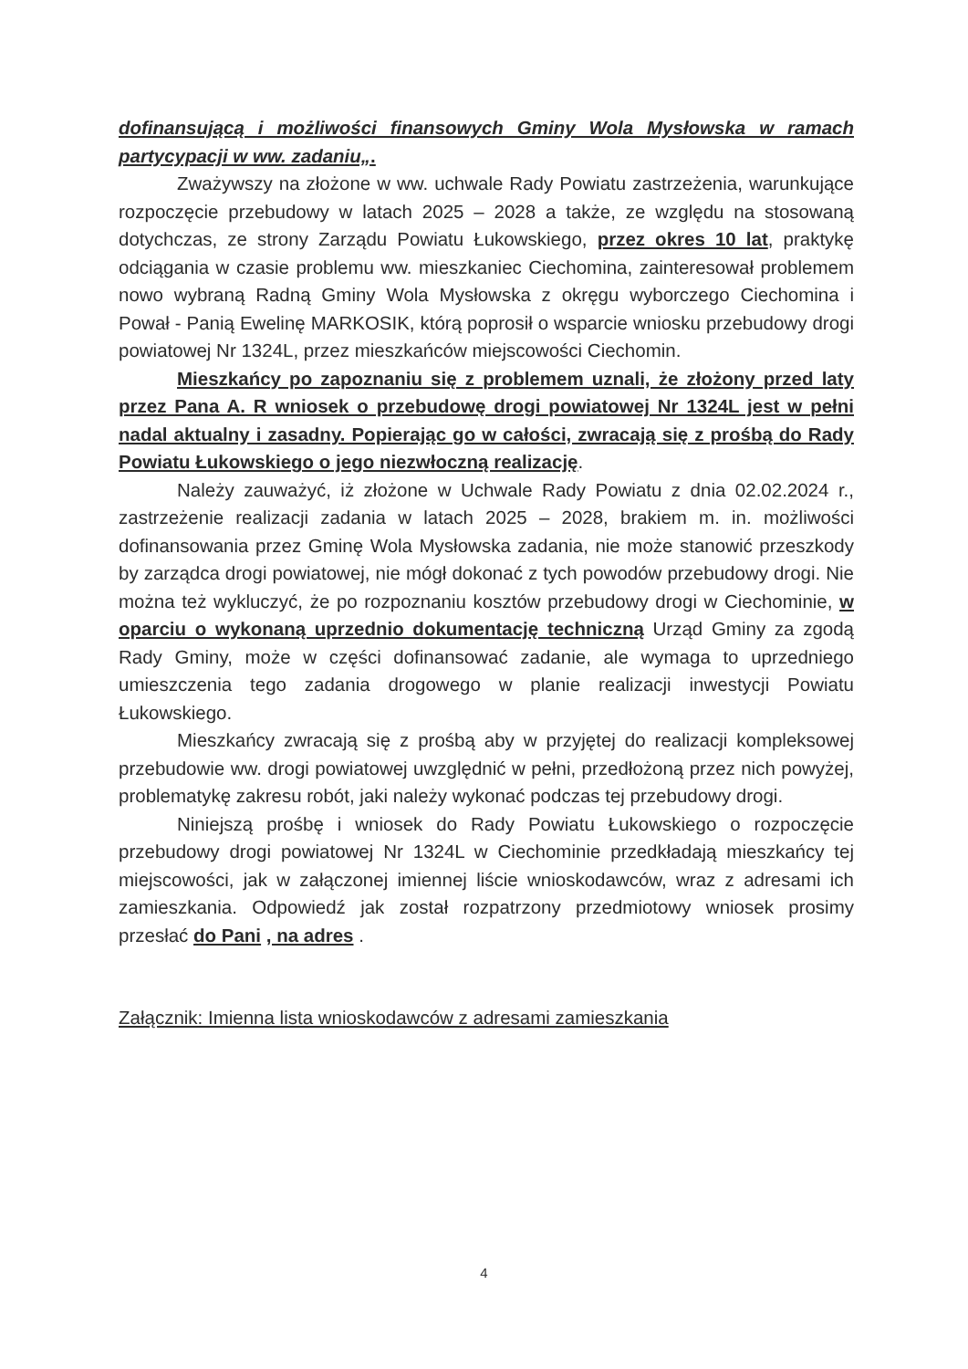dofinansującą i możliwości finansowych Gminy Wola Mysłowska w ramach partycypacji w ww. zadaniu„.
Zważywszy na złożone w ww. uchwale Rady Powiatu zastrzeżenia, warunkujące rozpoczęcie przebudowy w latach 2025 – 2028 a także, ze względu na stosowaną dotychczas, ze strony Zarządu Powiatu Łukowskiego, przez okres 10 lat, praktykę odciągania w czasie problemu ww. mieszkaniec Ciechomina, zainteresował problemem nowo wybraną Radną Gminy Wola Mysłowska z okręgu wyborczego Ciechomina i Pował - Panią Ewelinę MARKOSIK, którą poprosił o wsparcie wniosku przebudowy drogi powiatowej Nr 1324L, przez mieszkańców miejscowości Ciechomin.
Mieszkańcy po zapoznaniu się z problemem uznali, że złożony przed laty przez Pana A. R wniosek o przebudowę drogi powiatowej Nr 1324L jest w pełni nadal aktualny i zasadny. Popierając go w całości, zwracają się z prośbą do Rady Powiatu Łukowskiego o jego niezwłoczną realizację.
Należy zauważyć, iż złożone w Uchwale Rady Powiatu z dnia 02.02.2024 r., zastrzeżenie realizacji zadania w latach 2025 – 2028, brakiem m. in. możliwości dofinansowania przez Gminę Wola Mysłowska zadania, nie może stanowić przeszkody by zarządca drogi powiatowej, nie mógł dokonać z tych powodów przebudowy drogi. Nie można też wykluczyć, że po rozpoznaniu kosztów przebudowy drogi w Ciechominie, w oparciu o wykonaną uprzednio dokumentację techniczną Urząd Gminy za zgodą Rady Gminy, może w części dofinansować zadanie, ale wymaga to uprzedniego umieszczenia tego zadania drogowego w planie realizacji inwestycji Powiatu Łukowskiego.
Mieszkańcy zwracają się z prośbą aby w przyjętej do realizacji kompleksowej przebudowie ww. drogi powiatowej uwzględnić w pełni, przedłożoną przez nich powyżej, problematykę zakresu robót, jaki należy wykonać podczas tej przebudowy drogi.
Niniejszą prośbę i wniosek do Rady Powiatu Łukowskiego o rozpoczęcie przebudowy drogi powiatowej Nr 1324L w Ciechominie przedkładają mieszkańcy tej miejscowości, jak w załączonej imiennej liście wnioskodawców, wraz z adresami ich zamieszkania. Odpowiedź jak został rozpatrzony przedmiotowy wniosek prosimy przesłać do Pani , na adres .
Załącznik: Imienna lista wnioskodawców z adresami zamieszkania
4